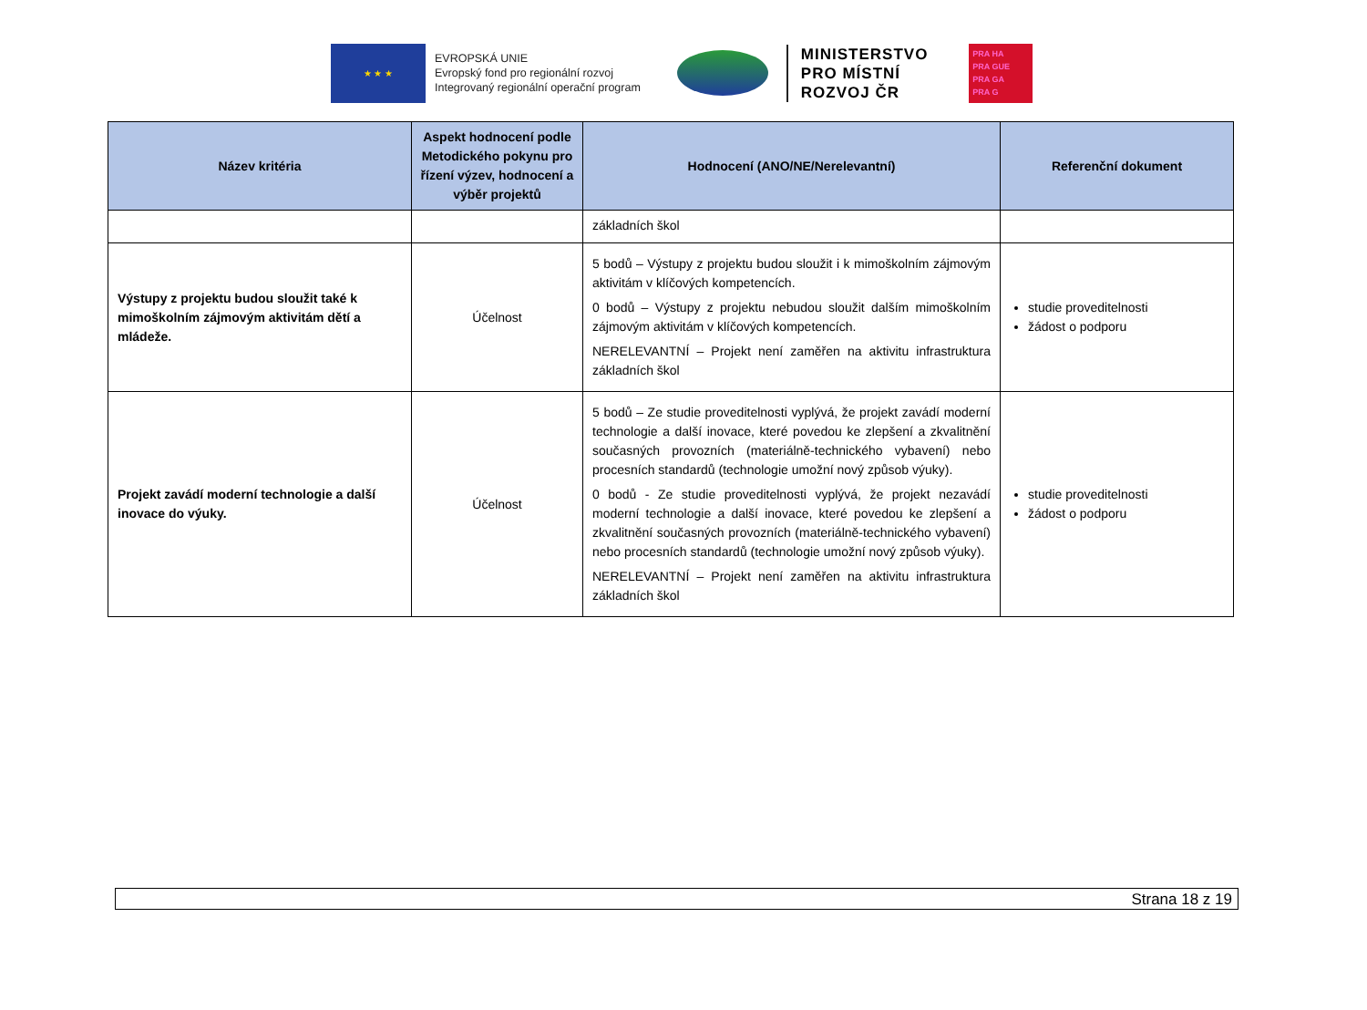★ ★ ★
EVROPSKÁ UNIE
Evropský fond pro regionální rozvoj
Integrovaný regionální operační program
MINISTERSTVO
PRO MÍSTNÍ
ROZVOJ ČR
PRA HA
PRA GUE
PRA GA
PRA G
| Název kritéria | Aspekt hodnocení podle Metodického pokynu pro řízení výzev, hodnocení a výběr projektů | Hodnocení (ANO/NE/Nerelevantní) | Referenční dokument |
| --- | --- | --- | --- |
| | | základních škol | |
| Výstupy z projektu budou sloužit také k mimoškolním zájmovým aktivitám dětí a mládeže. | Účelnost | 5 bodů – Výstupy z projektu budou sloužit i k mimoškolním zájmovým aktivitám v klíčových kompetencích. 0 bodů – Výstupy z projektu nebudou sloužit dalším mimoškolním zájmovým aktivitám v klíčových kompetencích. NERELEVANTNÍ – Projekt není zaměřen na aktivitu infrastruktura základních škol | studie proveditelnosti žádost o podporu |
| Projekt zavádí moderní technologie a další inovace do výuky. | Účelnost | 5 bodů – Ze studie proveditelnosti vyplývá, že projekt zavádí moderní technologie a další inovace, které povedou ke zlepšení a zkvalitnění současných provozních (materiálně-technického vybavení) nebo procesních standardů (technologie umožní nový způsob výuky). 0 bodů - Ze studie proveditelnosti vyplývá, že projekt nezavádí moderní technologie a další inovace, které povedou ke zlepšení a zkvalitnění současných provozních (materiálně-technického vybavení) nebo procesních standardů (technologie umožní nový způsob výuky). NERELEVANTNÍ – Projekt není zaměřen na aktivitu infrastruktura základních škol | studie proveditelnosti žádost o podporu |
Strana 18 z 19